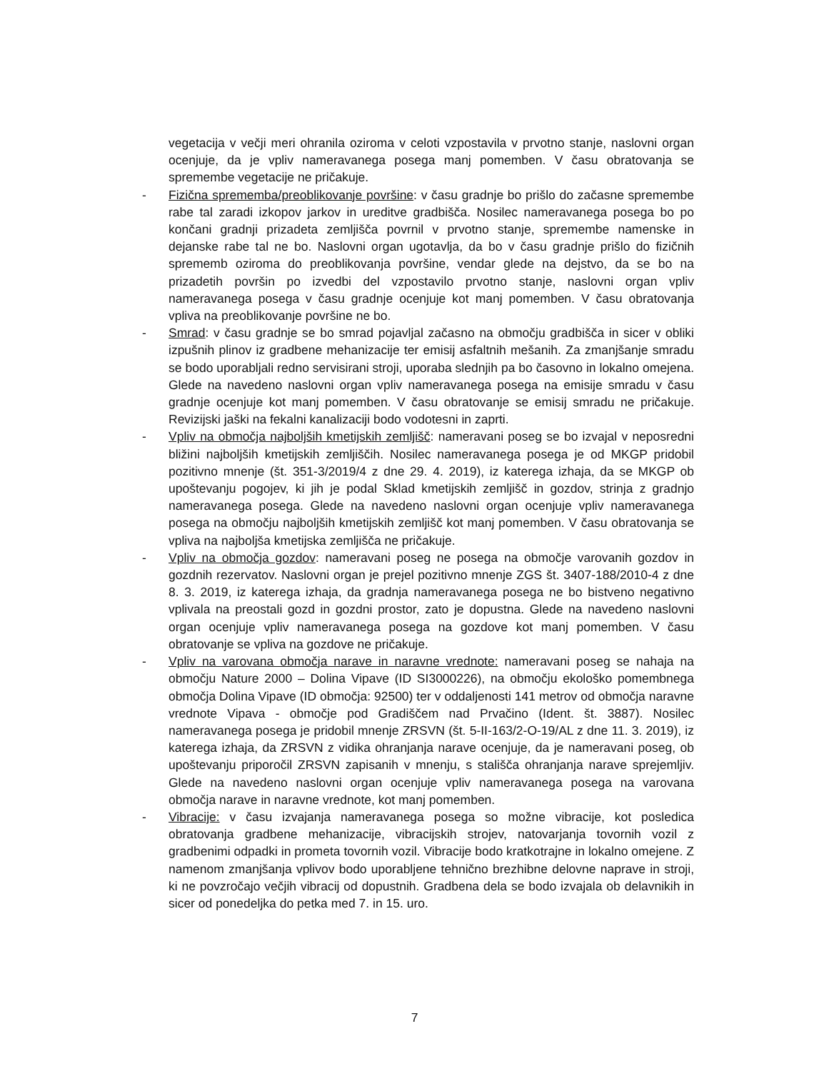vegetacija v večji meri ohranila oziroma v celoti vzpostavila v prvotno stanje, naslovni organ ocenjuje, da je vpliv nameravanega posega manj pomemben. V času obratovanja se spremembe vegetacije ne pričakuje.
- Fizična sprememba/preoblikovanje površine: v času gradnje bo prišlo do začasne spremembe rabe tal zaradi izkopov jarkov in ureditve gradbišča. Nosilec nameravanega posega bo po končani gradnji prizadeta zemljišča povrnil v prvotno stanje, spremembe namenske in dejanske rabe tal ne bo. Naslovni organ ugotavlja, da bo v času gradnje prišlo do fizičnih sprememb oziroma do preoblikovanja površine, vendar glede na dejstvo, da se bo na prizadetih površin po izvedbi del vzpostavilo prvotno stanje, naslovni organ vpliv nameravanega posega v času gradnje ocenjuje kot manj pomemben. V času obratovanja vpliva na preoblikovanje površine ne bo.
- Smrad: v času gradnje se bo smrad pojavljal začasno na območju gradbišča in sicer v obliki izpušnih plinov iz gradbene mehanizacije ter emisij asfaltnih mešanih. Za zmanjšanje smradu se bodo uporabljali redno servisirani stroji, uporaba slednjih pa bo časovno in lokalno omejena. Glede na navedeno naslovni organ vpliv nameravanega posega na emisije smradu v času gradnje ocenjuje kot manj pomemben. V času obratovanje se emisij smradu ne pričakuje. Revizijski jaški na fekalni kanalizaciji bodo vodotesni in zaprti.
- Vpliv na območja najboljših kmetijskih zemljišč: nameravani poseg se bo izvajal v neposredni bližini najboljših kmetijskih zemljiščih. Nosilec nameravanega posega je od MKGP pridobil pozitivno mnenje (št. 351-3/2019/4 z dne 29. 4. 2019), iz katerega izhaja, da se MKGP ob upoštevanju pogojev, ki jih je podal Sklad kmetijskih zemljišč in gozdov, strinja z gradnjo nameravanega posega. Glede na navedeno naslovni organ ocenjuje vpliv nameravanega posega na območju najboljših kmetijskih zemljišč kot manj pomemben. V času obratovanja se vpliva na najboljša kmetijska zemljišča ne pričakuje.
- Vpliv na območja gozdov: nameravani poseg ne posega na območje varovanih gozdov in gozdnih rezervatov. Naslovni organ je prejel pozitivno mnenje ZGS št. 3407-188/2010-4 z dne 8. 3. 2019, iz katerega izhaja, da gradnja nameravanega posega ne bo bistveno negativno vplivala na preostali gozd in gozdni prostor, zato je dopustna. Glede na navedeno naslovni organ ocenjuje vpliv nameravanega posega na gozdove kot manj pomemben. V času obratovanje se vpliva na gozdove ne pričakuje.
- Vpliv na varovana območja narave in naravne vrednote: nameravani poseg se nahaja na območju Nature 2000 – Dolina Vipave (ID SI3000226), na območju ekološko pomembnega območja Dolina Vipave (ID območja: 92500) ter v oddaljenosti 141 metrov od območja naravne vrednote Vipava - območje pod Gradiščem nad Prvačino (Ident. št. 3887). Nosilec nameravanega posega je pridobil mnenje ZRSVN (št. 5-II-163/2-O-19/AL z dne 11. 3. 2019), iz katerega izhaja, da ZRSVN z vidika ohranjanja narave ocenjuje, da je nameravani poseg, ob upoštevanju priporočil ZRSVN zapisanih v mnenju, s stališča ohranjanja narave sprejemljiv. Glede na navedeno naslovni organ ocenjuje vpliv nameravanega posega na varovana območja narave in naravne vrednote, kot manj pomemben.
- Vibracije: v času izvajanja nameravanega posega so možne vibracije, kot posledica obratovanja gradbene mehanizacije, vibracijskih strojev, natovarjanja tovornih vozil z gradbenimi odpadki in prometa tovornih vozil. Vibracije bodo kratkotrajne in lokalno omejene. Z namenom zmanjšanja vplivov bodo uporabljene tehnično brezhibne delovne naprave in stroji, ki ne povzročajo večjih vibracij od dopustnih. Gradbena dela se bodo izvajala ob delavnikih in sicer od ponedeljka do petka med 7. in 15. uro.
7